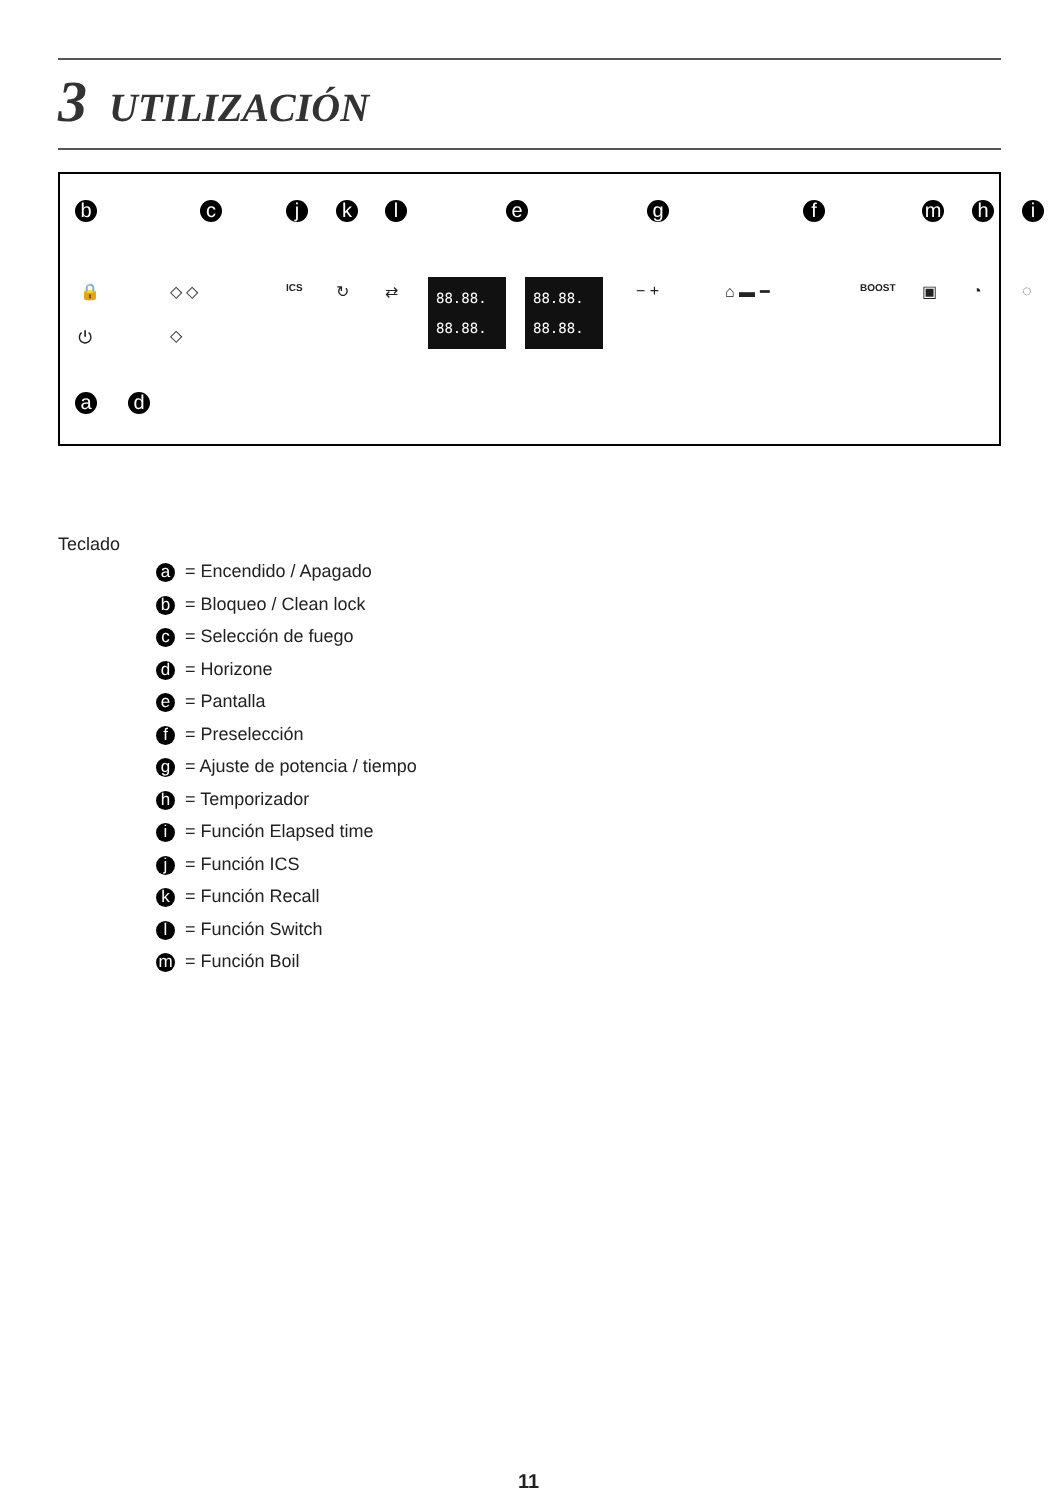3 UTILIZACIÓN
b c j k l e g f m h i
🔒 ◇ ◇ ICS ↻ ⇄
88.88.
88.88.
88.88.
88.88.
− + ⌂ ▬ ━ BOOST ▣ ◔ ◌
⏻ ◇
a d
Teclado
a = Encendido / Apagado
b = Bloqueo / Clean lock
c = Selección de fuego
d = Horizone
e = Pantalla
f = Preselección
g = Ajuste de potencia / tiempo
h = Temporizador
i = Función Elapsed time
j = Función ICS
k = Función Recall
l = Función Switch
m = Función Boil
11